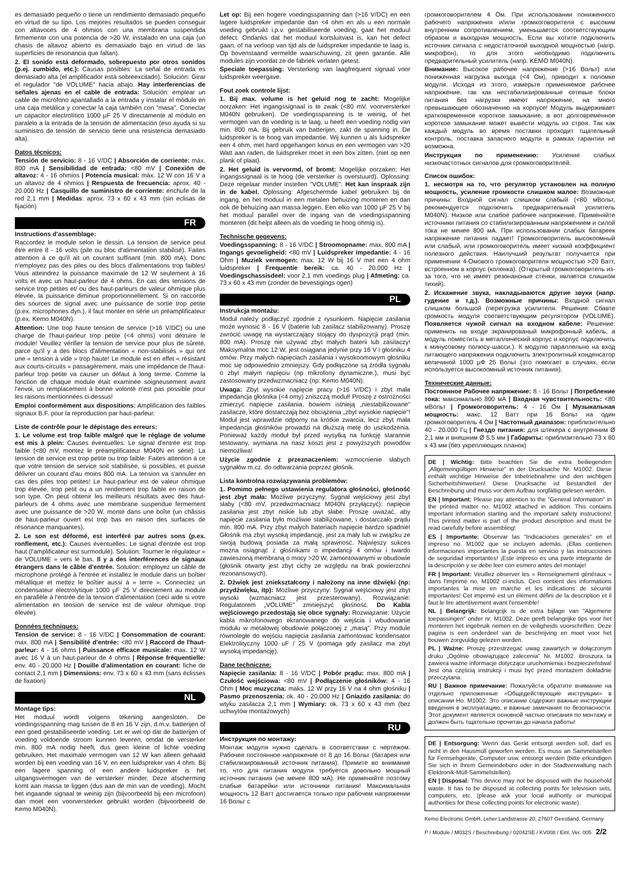es demasiado pequeño o tiene un rendimiento demasiado pequeño en virtud de su tipo. Los mejores resultados se pueden conseguir con altavoces de 4 ohmios con una membrana suspendida firmemente con una potencia de >20 W, instalado en una caja (un chasis de altavoz abierto es demasiado bajo en virtud de las superficies de resonancia que faltan).
2. El sonido está deformado, sobrepuesto por otros sonidos (p.ej. zumbido, etc.): Causas posibles: La señal de entrada es demasiado alta (el amplificador está sobreexcitado). Solución: Girar el regulador "de VOLUME" hacia abajo. Hay interferencias de señales ajenas en el cable de entrada: Solución: emplear un cable de micrófono apantallado a la entrada y instalar el módulo en una caja metálica y conectar la caja también con "masa". Conectar un capacitor electrolítico 1000 µF 25 V directamente al módulo en paralelo a la entrada de la tensión de alimentación (eso ayuda si su suministro de tensión de servicio tiene una resistencia demasiado alta).
Datos técnicos:
Tensión de servicio: 8 - 16 V/DC | Absorción de corriente: máx. 800 mA | Sensibilidad de entrada: <80 mV | Conexión de altavoz: 4 - 16 ohmios | Potencia musical: máx. 12 W con 16 V a un altavoz de 4 ohmios | Respuesta de frecuencia: aprox. 40 - 20.000 Hz | Casquillo de suministro de corriente: enchufe de la red 2,1 mm | Medidas: aprox. 73 x 60 x 43 mm (sin eclisas de fijación)
FR
Instructions d'assemblage:
Raccordez le module selon le dessin. La tension de service peut être entre 8 - 16 volts (pile ou bloc d'alimentation stabilisé). Faites attention à ce qu'il ait un courant suffisant (min. 800 mA). Donc n'employez pas des piles ou des blocs d'alimentations trop faibles! Vous atteindrez la puissance maximale de 12 W seulement à 16 volts et avec un haut-parleur de 4 ohms. En cas des tensions de service trop petites et/ ou des haut-parleurs de valeur ohmique plus élevée, la puissance diminue proportionnellement. Si on raccorde des sources de signal avec une puissance de sortie trop petite (p.ex. microphones dyn.), il faut monter en série un préamplificateur (p.ex. Kemo M040N).
Attention: Une trop haute tension de service (>16 V/DC) ou une charge de l'haut-parleur trop petite (<4 ohms) vont détruire le module! Veuillez vérifier la tension de service pour plus de sûreté, parce qu'il y a des blocs d'alimentation « non-stabilisés » qui ont une « tension à vide » trop haute! Le module est en effet « résistant aux courts-circuits » passagèrement, mais une impédance de l'haut-parleur trop petite va causer un défaut à long terme. Comme la fonction de chaque module était examinée soigneusement avant l'envoi, un remplacement à bonne volonté n'est pas possible pour les raisons mentionnées ci-dessus!
Emploi conformément aux dispositions: Amplification des faibles signaux B.F. pour la reproduction par haut-parleur.
Liste de contrôle pour le dépistage des erreurs:
1. Le volume est trop faible malgré que le réglage de volume est mis à plein: Causes éventuelles: Le signal d'entrée est trop faible (<80 mV, montez le préamplificateur M040N en série): La tension de service est trop petite ou trop faible: Faites attention à ce que votre tension de service soit stabilisée, si possibles, et puisse délivrer un courant d'au moins 800 mA. La tension va s'annuler en cas des piles trop petites! Le haut-parleur est de valeur ohmique trop élevée, trop petit ou a un rendement trop faible en raison de son type. On peut obtenir les meilleurs résultats avec des haut-parleurs de 4 ohms avec une membrane suspendue fermement avec une puissance de >20 W, monté dans une boîte (un châssis de haut-parleur ouvert est trop bas en raison des surfaces de résonance manquantes).
2. Le son est déformé, est interféré par autres sons (p.ex. ronflement, etc.): Causes éventuelles: Le signal d'entrée est trop haut (l'amplificateur est surmodulé). Solution: Tourner le régulateur « de VOLUME » vers le bas. Il y a des interférences de signaux étrangers dans le câble d'entrée. Solution: employez un câble de microphone protégé à l'entrée et installez le module dans un boîtier métallique et mettez le boîtier aussi à « terre ». Connectez un condensateur électrolytique 1000 µF 25 V directement au module en parallèle à l'entrée de la tension d'alimentation (ceci aide si votre alimentation en tension de service est de valeur ohmique trop élevée).
Données techniques:
Tension de service: 8 - 16 V/DC | Consommation de courant: max. 800 mA | Sensibilité d'entrée: <80 mV | Raccord de l'haut-parleur: 4 - 16 ohms | Puissance efficace musicale: max. 12 W avec 16 V à un haut-parleur de 4 ohms | Réponse fréquentielle: env. 40 - 20.000 Hz | Douille d'alimentation en courant: fiche de contact 2,1 mm | Dimensions: env. 73 x 60 x 43 mm (sans éclisses de fixation)
NL
Montage tips:
Het moduul wordt volgens tekening aangesloten. De voedingsspanning mag tussen de 8 en 16 V zijn, d.m.v. batterijen of een goed gestabiliseerde voeding. Let er wel op dat de batterijen of voeding voldoende stroom kunnen leveren, omdat de versterker min. 800 mA nodig heeft, dus geen kleine of lichte voeding gebruiken. Het maximale vermogen van 12 W kan alleen gehaald worden bij een voeding van 16 V, en een luidspreker van 4 ohm. Bij een lagere spanning of een andere luidspreker is het uitgangsvermogen van de versterker minder. Deze afscherming komt aan massa te liggen (dus aan de min van de voeding). Mocht het ingaande signaal te weinig zijn (bijvoorbeeld bij een microfoon) dan moet een voorversterker gebruikt worden (bijvoorbeeld de Kemo M040N).
Let op: Bij een hogere voedingsspanning dan (>16 V/DC) en een lagere luidspreker impedantie dan <4 ohm en als u een normale voeding gebruikt i.p.v. gestabiliseerde voeding, gaat het moduul defect. Ondanks dat het moduul kortsluitvast is, kan het defect gaan, of na verloop van tijd als de luidspreker impedantie te laag is. Op bovenstaand vermelde waarschuwing, zit geen garantie. Alle modules zijn voordat ze de fabriek verlaten getest.
Speciale toepassing: Versterking van laagfrequent signaal voor luidspreker weergave.
Fout zoek controle lijst:
1. Bij max. volume is het geluid nog te zacht: Mogelijke oorzaken: Het ingangssignaal is te zwak (<80 mV, voorversterker M040N gebruiken). De voedingsspanning is te weinig, of het vermogen van de voeding is te laag, u heeft een voeding nodig van min. 800 mA. Bij gebruik van batterijen, zakt de spanning in. De luidspreker is te hoog van impedantie. Wij kunnen u als luidspreker een 4 ohm, met hard opgehangen konus en een vermogen van >20 Watt aan raden, de luidspreker moet in een box zitten, (niet op een plank of plaat).
2. Het geluid is vervormd, of bromt: Mogelijke oorzaken: Het ingangssignaal is te hoog (de versterker is overstuurd). Oplossing: Deze regelaar minder instellen "VOLUME". Het kan inspraak zijn in de kabel. Oplossing: Afgeschermde kabel gebruiken bij de ingang, en het moduul in een metalen behuizing monteren en dan ook de behuizing aan massa leggen. Een elko van 1000 µF 25 V bij het moduul parallel over de ingang van de voedingsspanning monteren (dit helpt alleen als de voeding te hoog ohmig is).
Technische gegevens:
Voedingsspanning: 8 - 16 V/DC | Stroomopname: max. 800 mA | Ingangs gevoeligheid: <80 mV | Luidspreker impedantie: 4 - 16 Ohm | Muziek vermogen: max. 12 W bij 16 V met een 4 ohm luidspreker | Frequentie bereik: ca. 40 - 20.000 Hz | Voedingschassisdeel: voor 2,1 mm voedings plug | Afmeting: ca. 73 x 60 x 43 mm (zonder de bevestigings ogen)
PL
Instrukcja montażu:
Moduł należy podłączyć zgodnie z rysunkiem. Napięcie zasilania może wynosić 8 - 16 V (baterie lub zasilacz stabilizowany). Proszę zwrócić uwagę na wystarczający stojący do dyspozycji prąd (min. 800 mA). Proszę nie używać zbyt małych baterii lub zasilaczy! Maksymalna moc 12 W, jest osiągana jedynie przy 16 V i głośniku 4 omów. Przy małych napięciach zasilania i wysokoomowym głośniku moc się odpowiednio zmniejszy. Gdy podłączone są źródła sygnału o zbyt małym napięciu (np mikrofony dynamiczne.), musi być zastosowany przedwzmacniacz (np: Kemo M040N).
Uwaga: Zbyt wysokie napięcie pracy (>16 V/DC) i zbyt mała impedancja głośnika (<4 omy) zniszczą moduł! Proszę z ostrożności zmierzyć napięcie zasilania, bowiem istnieją „niestabilizowane" zasilacze, które dostarczają bez obciążenia „zbyt wysokie napięcie"! Moduł jest wprawdzie odporny na krótkie zwarcia, lecz zbyt mała impedancja głośników prowadzi na dłuższą metę do uszkodzenia. Ponieważ każdy moduł był przed wysyłką na funkcję starannie testowany, wymiana na nasz koszt jest z powyższych powodów niemożliwa!
Użycie zgodnie z przeznaczeniem: wzmocnienie słabych sygnałów m.cz. do odtwarzania poprzez głośnik.
Lista kontrolna rozwiązywania problemów:
1. Pomimo pełnego ustawienia regulatora głośności, głośność jest zbyt mała: Możliwe przyczyny: Sygnał wejściowy jest zbyt słaby (<80 mV, przedwzmacniacz M040N przyłączyć): napięcie zasilania jest zbyt niskie lub zbyt słabe: Proszę uważać, aby napięcie zasilania było możliwie stabilizowane, i dostarczało prądu min. 800 mA. Przy zbyt małych bateriach napięcie bardzo spadnie! Głośnik ma zbyt wysoką impedancję, jest za mały lub w związku ze swoją budową posiada za małą sprawność. Najwięszy sukces można osiągnąć z głośnikami o impedancji 4 omów i twardo zawieszoną membraną o mocy >20 W, zamontowanymi w obudowie (głośnik otwarty jest zbyt cichy ze względu na brak powierzchni rezonansowych).
2. Dźwięk jest zniekształcony i nałożony na inne dźwięki (np: przydźwięku, itp): Możliwe przyczyny: Sygnał wejściowy jest zbyt wysoki (wzmacniacz jest przesterowany). Rozwiązanie: Regulatorem „VOLUME" zmniejszyć głośność. Do Kabla wejściowego przedostają się obce sygnały: Rozwiązanie: Użycie kabla mikrofonowego ekranowanego do wejścia i wbudowanie modułu w metalowej obudowie połączonej z „masą". Przy module równoległe do wejściu napięcia zasilania zamontować kondensator Elektrolityczny 1000 uF / 25 V (pomaga gdy zasilacz ma zbyt wysoką impedancję).
Dane techniczne:
Napięcie zasilania: 8 - 16 V/DC | Pobór prądu: max. 800 mA | Czułość wejściowa: <80 mV | Podłączenie głośników: 4 - 16 Ohm | Moc muzyczna: maks. 12 W przy 16 V na 4 ohm głośniku | Pasmo przenoszenia: ok. 40 - 20.000 Hz | Gniazdo zasilania: do wtyku zasilacza 2,1 mm | Wymiary: ok. 73 x 60 x 43 mm (bez uchwytów montażowych)
RU
Инструкция по монтажу:
Монтаж модуля нужно сделать в соответствии с чертежом. Рабочее постоянное напряжение от 8 до 16 Вольт (батарея или стабилизированный источник питания). Примите во внимание то, что для питания модуля требуется довольно мощный источник питания (не менее 800 мА). Не применяйте поэтому слабые батарейки или источники питания! Максимальная мощность 12 Ватт достигается только при рабочем напряжении 16 Вольт с
громкоговорителем 4 Ом. При использовании пониженного рабочего напряжения и/или громкоговорителя с высоким внутренним сопротивлением, уменьшается соответствующим образом и выходная мощность. Если вы хотите подключить источник сигнала с недостаточной выходной мощностью (напр. микрофон), то для этого необходимо подключить предварительный усилитель (напр. KEMO M040N).
Внимание: Высокое рабочее напряжение (>16 Вольт) или пониженная нагрузка выхода (<4 Ом), приводит к поломке модуля. Исходя из этого, измерьте применяемое рабочее напряжение, так как нестабилизированные сетевые блоки питания без нагрузки имеют напряжение, на много превышающее обозначению на корпусе! Модуль выдерживает кратковременное короткое замыкание, а вот долговременное короткое замыкание может вывести модуль из строя. Так как каждый модуль во время поставки проходит тщательный контроль, поставка запасного модуля в рамках гарантии не возможна.
Инструкция по применению: Усиление слабых низкочастотных сигналов для громкоговорителей.
Список ошибок:
1. несмотря на то, что регулятор установлен на полную мощность, усиление громкости слишком малое: Возможные причины: Входной сигнал слишком слабый (<80 мВольт, рекомендуется подключить предварительный усилитель M040N). Низкое или слабое рабочее напряжение. Применяйте источники питания со стабилизированным напряжением и силой тока не менее 800 мА. При использовании слабых батареек напряжение питания падает! Громкоговоритель высокоомный или слабый, или громкоговоритель имеет низкий коэффициент полезного действия. Наилучший результат получается при применении 4-Омового громкоговорителя мощностью >20 Ватт, встроенном в корпус (колонка). (Открытый громкоговоритель из-за того, что не имеет резонансные стенки, является слишком тихий).
2. Искажение звука, накладываются другие звуки (напр. гудение и т.д.). Возможные причины: Входной сигнал слишком большой (перегрузка усилителя. Решение: Сбавте громкость модуля соответствующим регулятором (VOLUME). Появляется чужой сигнал на входном кабеле: Решение: применить на входе экранированый микрофонный кабель, а модуль поместить в металлический корпус и корпус подключить к минусовому полюсу-шасси.). К модулю параллельно на вход питающего напряжения подключить электролитный конденсатор величиной 1000 µФ 25 Вольт (это помогает в случаях, если используется высокоомный источник питания).
Технические данные:
Постоянное Рабочее напряжение: 8 - 16 Вольт | Потребление тока: максимально 800 мА | Входная чувствительность: <80 мВольт | Громкоговоритель: 4 - 16 Ом | Музыкальная мощность: макс. 12 Ватт при 16 Вольт на один громкоговоритель 4 Ом | Частотный диапазон: приблизительно 40 - 20.000 Гц | Гнездо питания: для штекера с внутренним Ø 2,1 мм и внешним Ø 5,5 мм | Габариты: приблизительно 73 x 60 x 43 мм (без укрепляющих планок)
DE | Wichtig: Bitte beachten Sie die extra beiliegenden „Allgemeingültigen Hinweise" in der Drucksache Nr. M1002. Diese enthält wichtige Hinweise der Inbetriebnahme und den wichtigen Sicherheitshinweisen! Diese Drucksache ist Bestandteil der Beschreibung und muss vor dem Aufbau sorgfältig gelesen werden.
EN | Important: Please pay attention to the "General Information" in the printed matter no. M1002 attached in addition. This contains important information starting and the important safety instructions! This printed matter is part of the product description and must be read carefully before assembling!
ES | Importante: Observar las "Indicaciones generales" en el impreso no. M1002 que se incluyen además. ¡Ellas contienen informaciones importantes la puesta en servicio y las instrucciones de seguridad importantes! ¡Este impreso es una parte integrante de la descripción y se debe leer con esmero antes del montaje!
FR | Important: Veuillez observer les « Renseignement généraux » dans l'imprimé no. M1002 ci-inclus. Ceci contient des informations importantes la mise en marche et les indications de sécurité importantes! Cet imprimé est un élément défini de la description et il faut le lire attentivement avant l'ensemble!
NL | Belangrijk: Belangrijk is de extra bijlage van "Algemene toepassingen" onder nr. M1002. Deze geeft belangrijke tips voor het monteren het ingebruik nemen en de veiligheids voorschriften. Deze pagina is een onderdeel van de beschrijving en moet voor het bouwen zorgvuldig gelezen worden.
PL | Ważne: Proszę przestrzegać uwag zawartych w dołączonym druku „Ogólnie obowiązujące zalecenia" Nr. M1002. Broszura ta zawiera ważne informacje dotyczące uruchomienia i bezpieczeństwa! Jest ona częścią instrukcji i musi być przed montażem dokładnie przeczytana.
RU | Важное примечание: Пожалуйста обратите внимание на отдельно приложенные «Общедействующие инструкции» в описании Но. M1002. Это описание содержит важные инструкции введения в эксплуатацию, и важные замечания по безопасности. Этот документ является основной частью описания по монтажу и должен быть тщательно прочитан до начала работы!
DE | Entsorgung: Wenn das Gerät entsorgt werden soll, darf es nicht in den Hausmüll geworfen werden. Es muss an Sammelstellen für Fernsehgeräte, Computer usw. entsorgt werden (bitte erkundigen Sie sich in Ihrem Gemeindebüro oder in der Stadtverwaltung nach Elektronik-Müll-Sammelstellen).
EN | Disposal: This device may not be disposed with the household waste. It has to be disposed at collecting points for television sets, computers, etc. (please ask your local authority or municipal authorities for these collecting points for electronic waste).
Kemo Electronic GmbH, Leher Landstrasse 20, 27607 Geestland, Germany
P / Module / M032S / Beschreibung / 02042SE / KV008 / Einl. Ver. 005 2/2